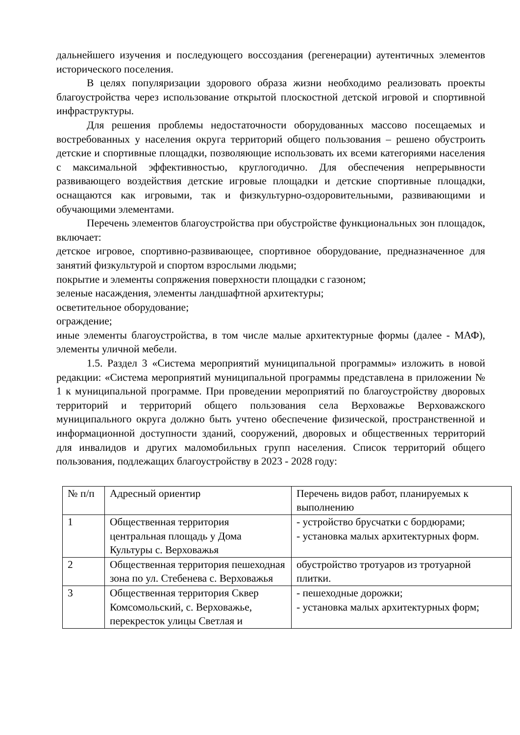дальнейшего изучения и последующего воссоздания (регенерации) аутентичных элементов исторического поселения.
В целях популяризации здорового образа жизни необходимо реализовать проекты благоустройства через использование открытой плоскостной детской игровой и спортивной инфраструктуры.
Для решения проблемы недостаточности оборудованных массово посещаемых и востребованных у населения округа территорий общего пользования – решено обустроить детские и спортивные площадки, позволяющие использовать их всеми категориями населения с максимальной эффективностью, круглогодично. Для обеспечения непрерывности развивающего воздействия детские игровые площадки и детские спортивные площадки, оснащаются как игровыми, так и физкультурно-оздоровительными, развивающими и обучающими элементами.
Перечень элементов благоустройства при обустройстве функциональных зон площадок, включает:
детское игровое, спортивно-развивающее, спортивное оборудование, предназначенное для занятий физкультурой и спортом взрослыми людьми;
покрытие и элементы сопряжения поверхности площадки с газоном;
зеленые насаждения, элементы ландшафтной архитектуры;
осветительное оборудование;
ограждение;
иные элементы благоустройства, в том числе малые архитектурные формы (далее - МАФ), элементы уличной мебели.
1.5. Раздел 3 «Система мероприятий муниципальной программы» изложить в новой редакции: «Система мероприятий муниципальной программы представлена в приложении № 1 к муниципальной программе. При проведении мероприятий по благоустройству дворовых территорий и территорий общего пользования села Верховажье Верховажского муниципального округа должно быть учтено обеспечение физической, пространственной и информационной доступности зданий, сооружений, дворовых и общественных территорий для инвалидов и других маломобильных групп населения. Список территорий общего пользования, подлежащих благоустройству в 2023 - 2028 году:
| № п/п | Адресный ориентир | Перечень видов работ, планируемых к выполнению |
| 1 | Общественная территория центральная площадь у Дома Культуры с. Верховажья | - устройство брусчатки с бордюрами; - установка малых архитектурных форм. |
| 2 | Общественная территория пешеходная зона по ул. Стебенева с. Верховажья | обустройство тротуаров из тротуарной плитки. |
| 3 | Общественная территория Сквер Комсомольский, с. Верховажье, перекресток улицы Светлая и | - пешеходные дорожки; - установка малых архитектурных форм; |